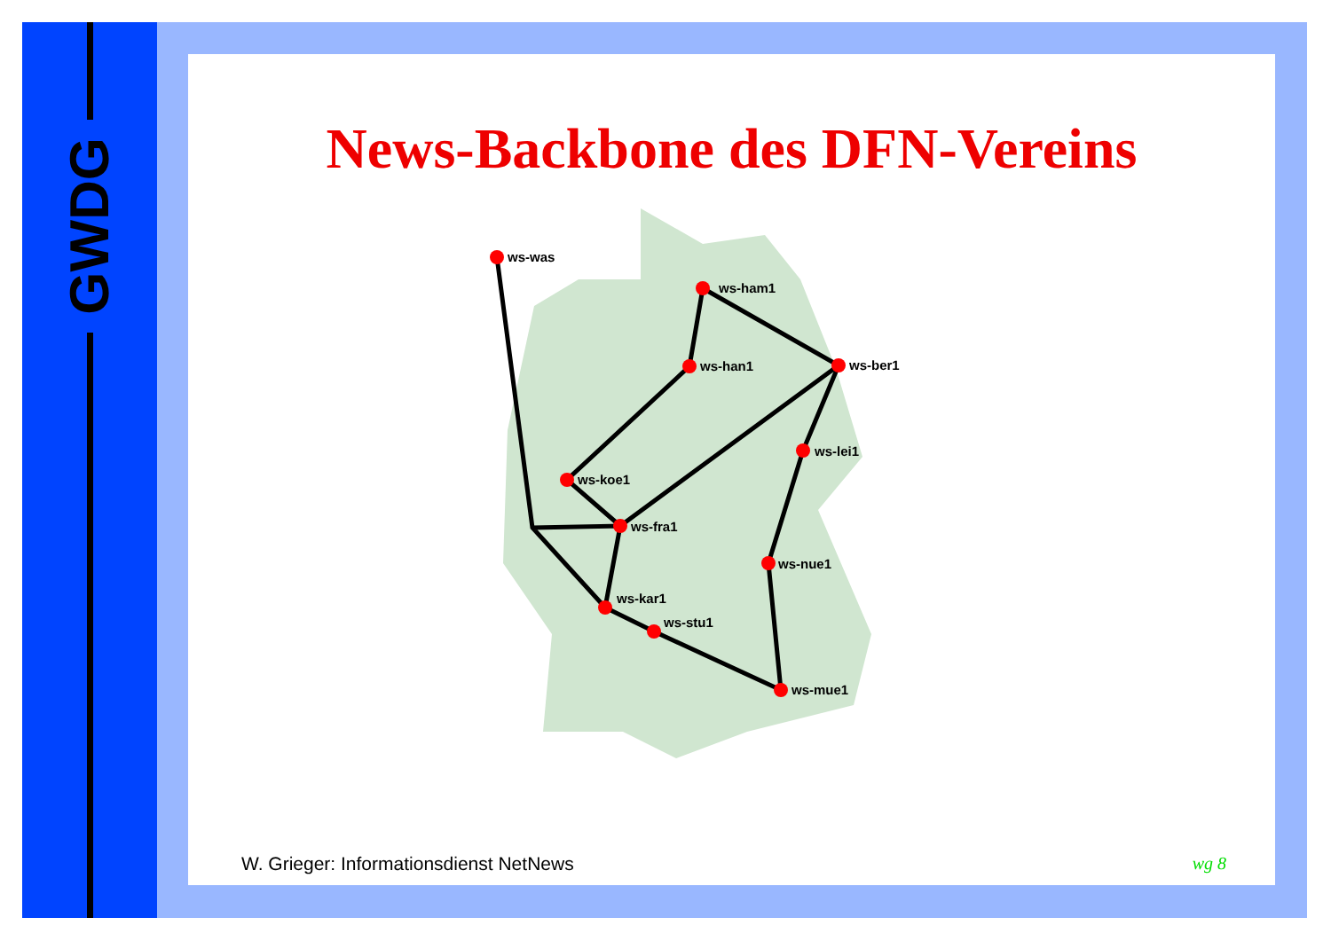GWDG
News-Backbone des DFN-Vereins
ws-was
ws-ham1
ws-han1
ws-ber1
ws-lei1
ws-koe1
ws-fra1
ws-nue1
ws-kar1
ws-stu1
ws-mue1
W. Grieger: Informationsdienst NetNews wg 8